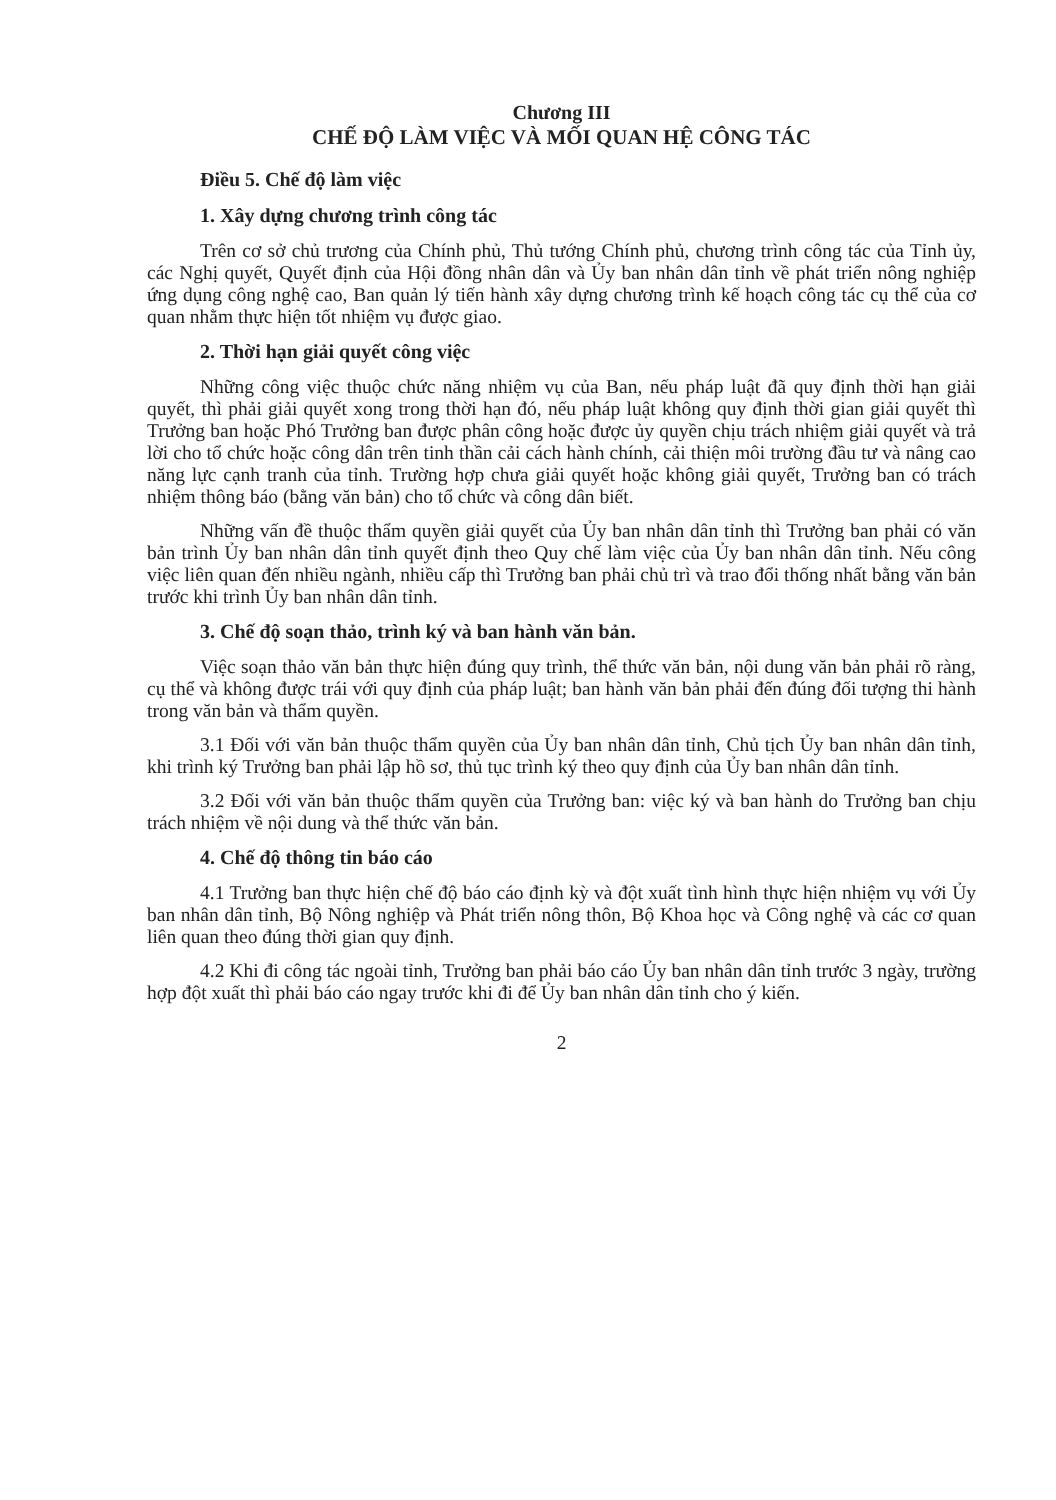Chương III
CHẾ ĐỘ LÀM VIỆC VÀ MỐI QUAN HỆ CÔNG TÁC
Điều 5. Chế độ làm việc
1. Xây dựng chương trình công tác
Trên cơ sở chủ trương của Chính phủ, Thủ tướng Chính phủ, chương trình công tác của Tỉnh ủy, các Nghị quyết, Quyết định của Hội đồng nhân dân và Ủy ban nhân dân tỉnh về phát triển nông nghiệp ứng dụng công nghệ cao, Ban quản lý tiến hành xây dựng chương trình kế hoạch công tác cụ thể của cơ quan nhằm thực hiện tốt nhiệm vụ được giao.
2. Thời hạn giải quyết công việc
Những công việc thuộc chức năng nhiệm vụ của Ban, nếu pháp luật đã quy định thời hạn giải quyết, thì phải giải quyết xong trong thời hạn đó, nếu pháp luật không quy định thời gian giải quyết thì Trưởng ban hoặc Phó Trưởng ban được phân công hoặc được ủy quyền chịu trách nhiệm giải quyết và trả lời cho tổ chức hoặc công dân trên tinh thần cải cách hành chính, cải thiện môi trường đầu tư và nâng cao năng lực cạnh tranh của tỉnh. Trường hợp chưa giải quyết hoặc không giải quyết, Trưởng ban có trách nhiệm thông báo (bằng văn bản) cho tổ chức và công dân biết.
Những vấn đề thuộc thẩm quyền giải quyết của Ủy ban nhân dân tỉnh thì Trưởng ban phải có văn bản trình Ủy ban nhân dân tỉnh quyết định theo Quy chế làm việc của Ủy ban nhân dân tỉnh. Nếu công việc liên quan đến nhiều ngành, nhiều cấp thì Trưởng ban phải chủ trì và trao đổi thống nhất bằng văn bản trước khi trình Ủy ban nhân dân tỉnh.
3. Chế độ soạn thảo, trình ký và ban hành văn bản.
Việc soạn thảo văn bản thực hiện đúng quy trình, thể thức văn bản, nội dung văn bản phải rõ ràng, cụ thể và không được trái với quy định của pháp luật; ban hành văn bản phải đến đúng đối tượng thi hành trong văn bản và thẩm quyền.
3.1 Đối với văn bản thuộc thẩm quyền của Ủy ban nhân dân tỉnh, Chủ tịch Ủy ban nhân dân tỉnh, khi trình ký Trưởng ban phải lập hồ sơ, thủ tục trình ký theo quy định của Ủy ban nhân dân tỉnh.
3.2 Đối với văn bản thuộc thẩm quyền của Trưởng ban: việc ký và ban hành do Trưởng ban chịu trách nhiệm về nội dung và thể thức văn bản.
4. Chế độ thông tin báo cáo
4.1 Trưởng ban thực hiện chế độ báo cáo định kỳ và đột xuất tình hình thực hiện nhiệm vụ với Ủy ban nhân dân tỉnh, Bộ Nông nghiệp và Phát triển nông thôn, Bộ Khoa học và Công nghệ và các cơ quan liên quan theo đúng thời gian quy định.
4.2 Khi đi công tác ngoài tỉnh, Trưởng ban phải báo cáo Ủy ban nhân dân tỉnh trước 3 ngày, trường hợp đột xuất thì phải báo cáo ngay trước khi đi để Ủy ban nhân dân tỉnh cho ý kiến.
2